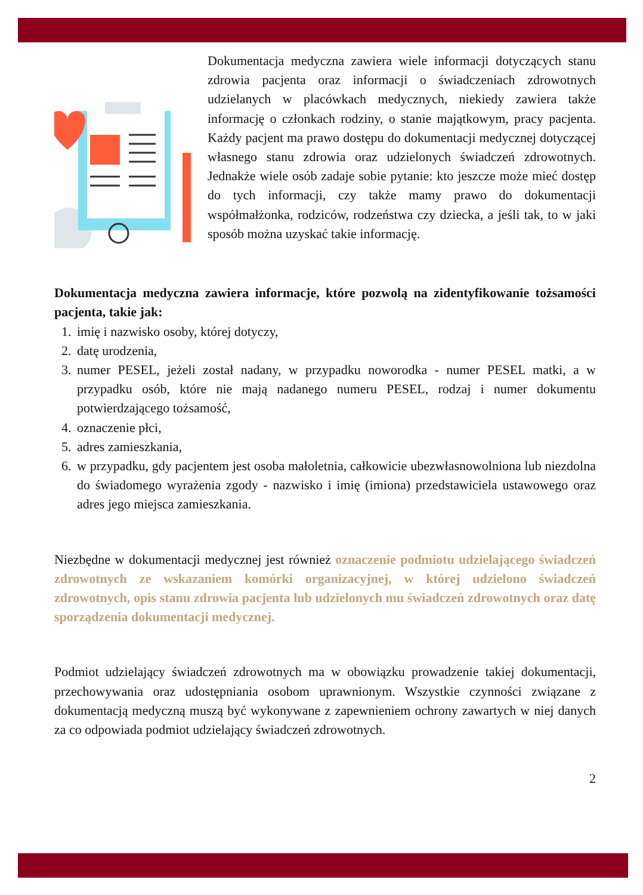Dokumentacja medyczna zawiera wiele informacji dotyczących stanu zdrowia pacjenta oraz informacji o świadczeniach zdrowotnych udzielanych w placówkach medycznych, niekiedy zawiera także informację o członkach rodziny, o stanie majątkowym, pracy pacjenta. Każdy pacjent ma prawo dostępu do dokumentacji medycznej dotyczącej własnego stanu zdrowia oraz udzielonych świadczeń zdrowotnych. Jednakże wiele osób zadaje sobie pytanie: kto jeszcze może mieć dostęp do tych informacji, czy także mamy prawo do dokumentacji współmałżonka, rodziców, rodzeństwa czy dziecka, a jeśli tak, to w jaki sposób można uzyskać takie informację.
Dokumentacja medyczna zawiera informacje, które pozwolą na zidentyfikowanie tożsamości pacjenta, takie jak:
1. imię i nazwisko osoby, której dotyczy,
2. datę urodzenia,
3. numer PESEL, jeżeli został nadany, w przypadku noworodka - numer PESEL matki, a w przypadku osób, które nie mają nadanego numeru PESEL, rodzaj i numer dokumentu potwierdzającego tożsamość,
4. oznaczenie płci,
5. adres zamieszkania,
6. w przypadku, gdy pacjentem jest osoba małoletnia, całkowicie ubezwłasnowolniona lub niezdolna do świadomego wyrażenia zgody - nazwisko i imię (imiona) przedstawiciela ustawowego oraz adres jego miejsca zamieszkania.
Niezbędne w dokumentacji medycznej jest również oznaczenie podmiotu udzielającego świadczeń zdrowotnych ze wskazaniem komórki organizacyjnej, w której udzielono świadczeń zdrowotnych, opis stanu zdrowia pacjenta lub udzielonych mu świadczeń zdrowotnych oraz datę sporządzenia dokumentacji medycznej.
Podmiot udzielający świadczeń zdrowotnych ma w obowiązku prowadzenie takiej dokumentacji, przechowywania oraz udostępniania osobom uprawnionym. Wszystkie czynności związane z dokumentacją medyczną muszą być wykonywane z zapewnieniem ochrony zawartych w niej danych za co odpowiada podmiot udzielający świadczeń zdrowotnych.
2